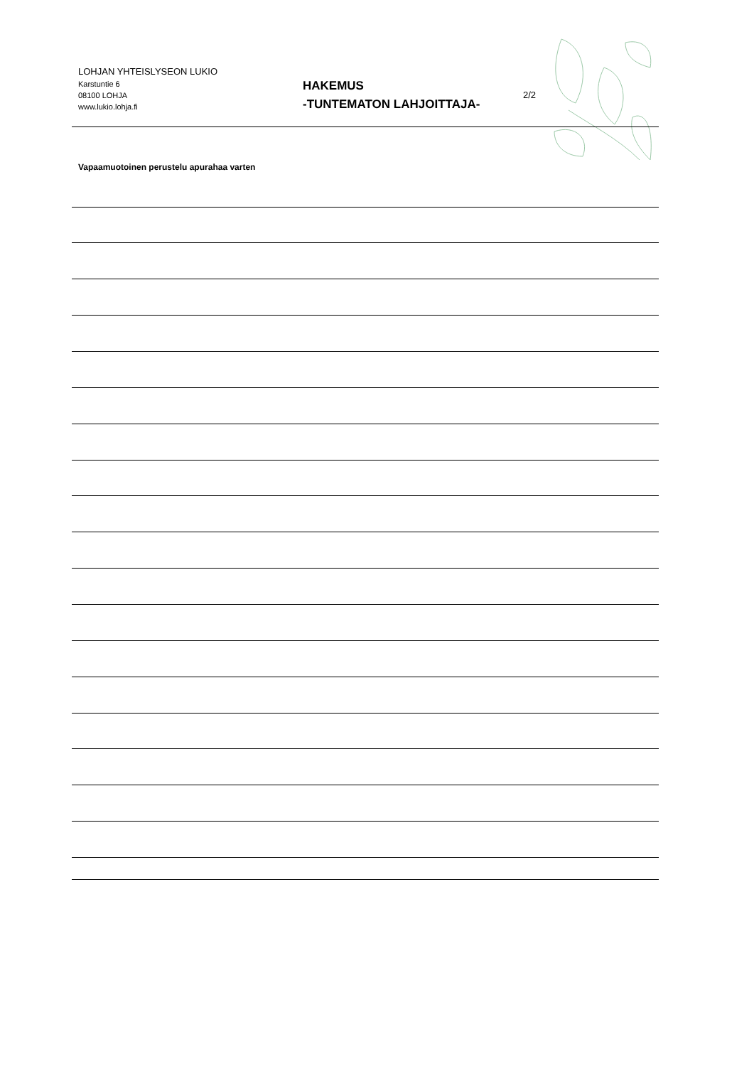LOHJAN YHTEISLYSEON LUKIO
Karstuntie 6
08100 LOHJA
www.lukio.lohja.fi
HAKEMUS
-TUNTEMATON LAHJOITTAJA-
2/2
Vapaamuotoinen perustelu apurahaa varten